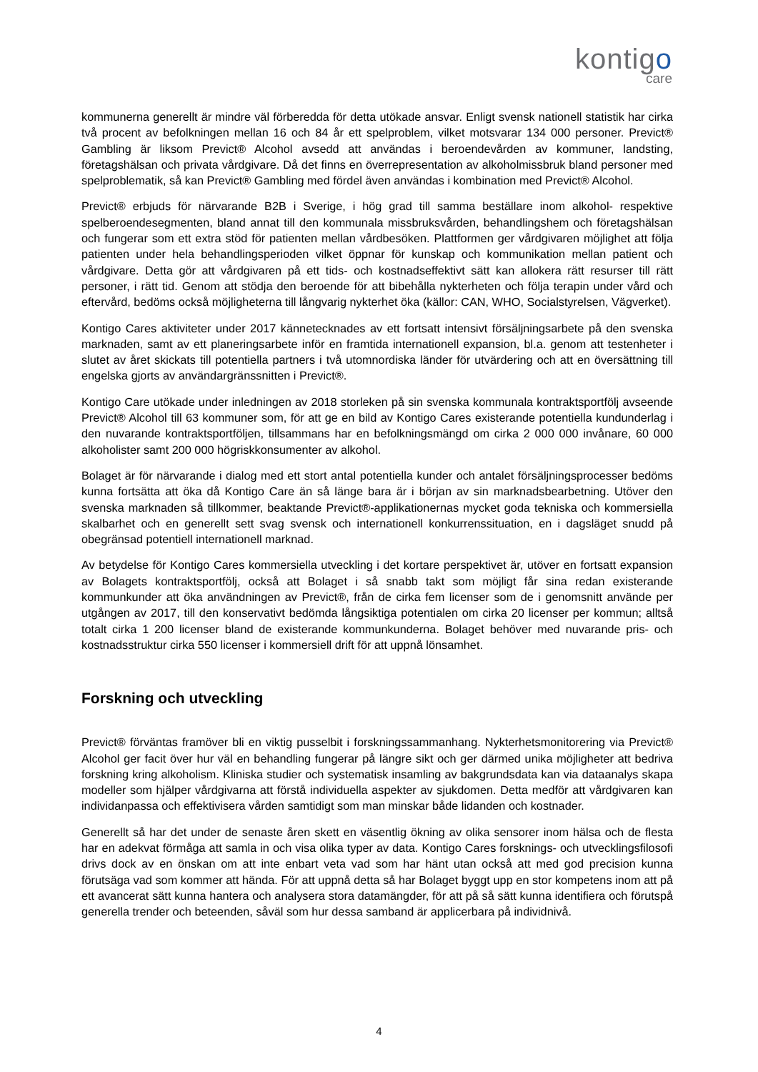kontigo
care
kommunerna generellt är mindre väl förberedda för detta utökade ansvar. Enligt svensk nationell statistik har cirka två procent av befolkningen mellan 16 och 84 år ett spelproblem, vilket motsvarar 134 000 personer. Previct® Gambling är liksom Previct® Alcohol avsedd att användas i beroendevården av kommuner, landsting, företagshälsan och privata vårdgivare. Då det finns en överrepresentation av alkoholmissbruk bland personer med spelproblematik, så kan Previct® Gambling med fördel även användas i kombination med Previct® Alcohol.
Previct® erbjuds för närvarande B2B i Sverige, i hög grad till samma beställare inom alkohol- respektive spelberoendesegmenten, bland annat till den kommunala missbruksvården, behandlingshem och företagshälsan och fungerar som ett extra stöd för patienten mellan vårdbesöken. Plattformen ger vårdgivaren möjlighet att följa patienten under hela behandlingsperioden vilket öppnar för kunskap och kommunikation mellan patient och vårdgivare. Detta gör att vårdgivaren på ett tids- och kostnadseffektivt sätt kan allokera rätt resurser till rätt personer, i rätt tid. Genom att stödja den beroende för att bibehålla nykterheten och följa terapin under vård och eftervård, bedöms också möjligheterna till långvarig nykterhet öka (källor: CAN, WHO, Socialstyrelsen, Vägverket).
Kontigo Cares aktiviteter under 2017 kännetecknades av ett fortsatt intensivt försäljningsarbete på den svenska marknaden, samt av ett planeringsarbete inför en framtida internationell expansion, bl.a. genom att testenheter i slutet av året skickats till potentiella partners i två utomnordiska länder för utvärdering och att en översättning till engelska gjorts av användargränssnitten i Previct®.
Kontigo Care utökade under inledningen av 2018 storleken på sin svenska kommunala kontraktsportfölj avseende Previct® Alcohol till 63 kommuner som, för att ge en bild av Kontigo Cares existerande potentiella kundunderlag i den nuvarande kontraktsportföljen, tillsammans har en befolkningsmängd om cirka 2 000 000 invånare, 60 000 alkoholister samt 200 000 högriskkonsumenter av alkohol.
Bolaget är för närvarande i dialog med ett stort antal potentiella kunder och antalet försäljningsprocesser bedöms kunna fortsätta att öka då Kontigo Care än så länge bara är i början av sin marknadsbearbetning. Utöver den svenska marknaden så tillkommer, beaktande Previct®-applikationernas mycket goda tekniska och kommersiella skalbarhet och en generellt sett svag svensk och internationell konkurrenssituation, en i dagsläget snudd på obegränsad potentiell internationell marknad.
Av betydelse för Kontigo Cares kommersiella utveckling i det kortare perspektivet är, utöver en fortsatt expansion av Bolagets kontraktsportfölj, också att Bolaget i så snabb takt som möjligt får sina redan existerande kommunkunder att öka användningen av Previct®, från de cirka fem licenser som de i genomsnitt använde per utgången av 2017, till den konservativt bedömda långsiktiga potentialen om cirka 20 licenser per kommun; alltså totalt cirka 1 200 licenser bland de existerande kommunkunderna. Bolaget behöver med nuvarande pris- och kostnadsstruktur cirka 550 licenser i kommersiell drift för att uppnå lönsamhet.
Forskning och utveckling
Previct® förväntas framöver bli en viktig pusselbit i forskningssammanhang. Nykterhetsmonitorering via Previct® Alcohol ger facit över hur väl en behandling fungerar på längre sikt och ger därmed unika möjligheter att bedriva forskning kring alkoholism. Kliniska studier och systematisk insamling av bakgrundsdata kan via dataanalys skapa modeller som hjälper vårdgivarna att förstå individuella aspekter av sjukdomen. Detta medför att vårdgivaren kan individanpassa och effektivisera vården samtidigt som man minskar både lidanden och kostnader.
Generellt så har det under de senaste åren skett en väsentlig ökning av olika sensorer inom hälsa och de flesta har en adekvat förmåga att samla in och visa olika typer av data. Kontigo Cares forsknings- och utvecklingsfilosofi drivs dock av en önskan om att inte enbart veta vad som har hänt utan också att med god precision kunna förutsäga vad som kommer att hända. För att uppnå detta så har Bolaget byggt upp en stor kompetens inom att på ett avancerat sätt kunna hantera och analysera stora datamängder, för att på så sätt kunna identifiera och förutspå generella trender och beteenden, såväl som hur dessa samband är applicerbara på individnivå.
4